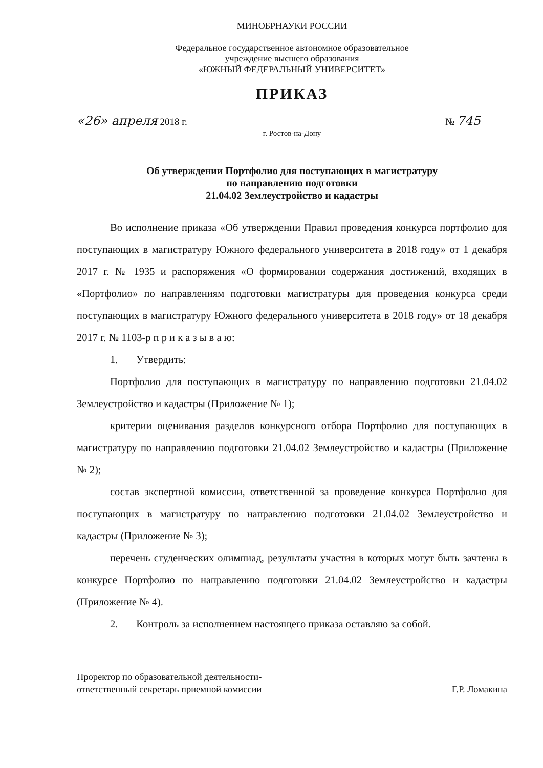МИНОБРНАУКИ РОССИИ
Федеральное государственное автономное образовательное
учреждение высшего образования
«ЮЖНЫЙ ФЕДЕРАЛЬНЫЙ УНИВЕРСИТЕТ»
ПРИКАЗ
«26» апреля 2018 г. № 745
г. Ростов-на-Дону
Об утверждении Портфолио для поступающих в магистратуру
по направлению подготовки
21.04.02 Землеустройство и кадастры
Во исполнение приказа «Об утверждении Правил проведения конкурса портфолио для поступающих в магистратуру Южного федерального университета в 2018 году» от 1 декабря 2017 г. № 1935 и распоряжения «О формировании содержания достижений, входящих в «Портфолио» по направлениям подготовки магистратуры для проведения конкурса среди поступающих в магистратуру Южного федерального университета в 2018 году» от 18 декабря 2017 г. № 1103-р п р и к а з ы в а ю:
1. Утвердить:
Портфолио для поступающих в магистратуру по направлению подготовки 21.04.02 Землеустройство и кадастры (Приложение № 1);
критерии оценивания разделов конкурсного отбора Портфолио для поступающих в магистратуру по направлению подготовки 21.04.02 Землеустройство и кадастры (Приложение № 2);
состав экспертной комиссии, ответственной за проведение конкурса Портфолио для поступающих в магистратуру по направлению подготовки 21.04.02 Землеустройство и кадастры (Приложение № 3);
перечень студенческих олимпиад, результаты участия в которых могут быть зачтены в конкурсе Портфолио по направлению подготовки 21.04.02 Землеустройство и кадастры (Приложение № 4).
2. Контроль за исполнением настоящего приказа оставляю за собой.
Проректор по образовательной деятельности-
ответственный секретарь приемной комиссии
Г.Р. Ломакина